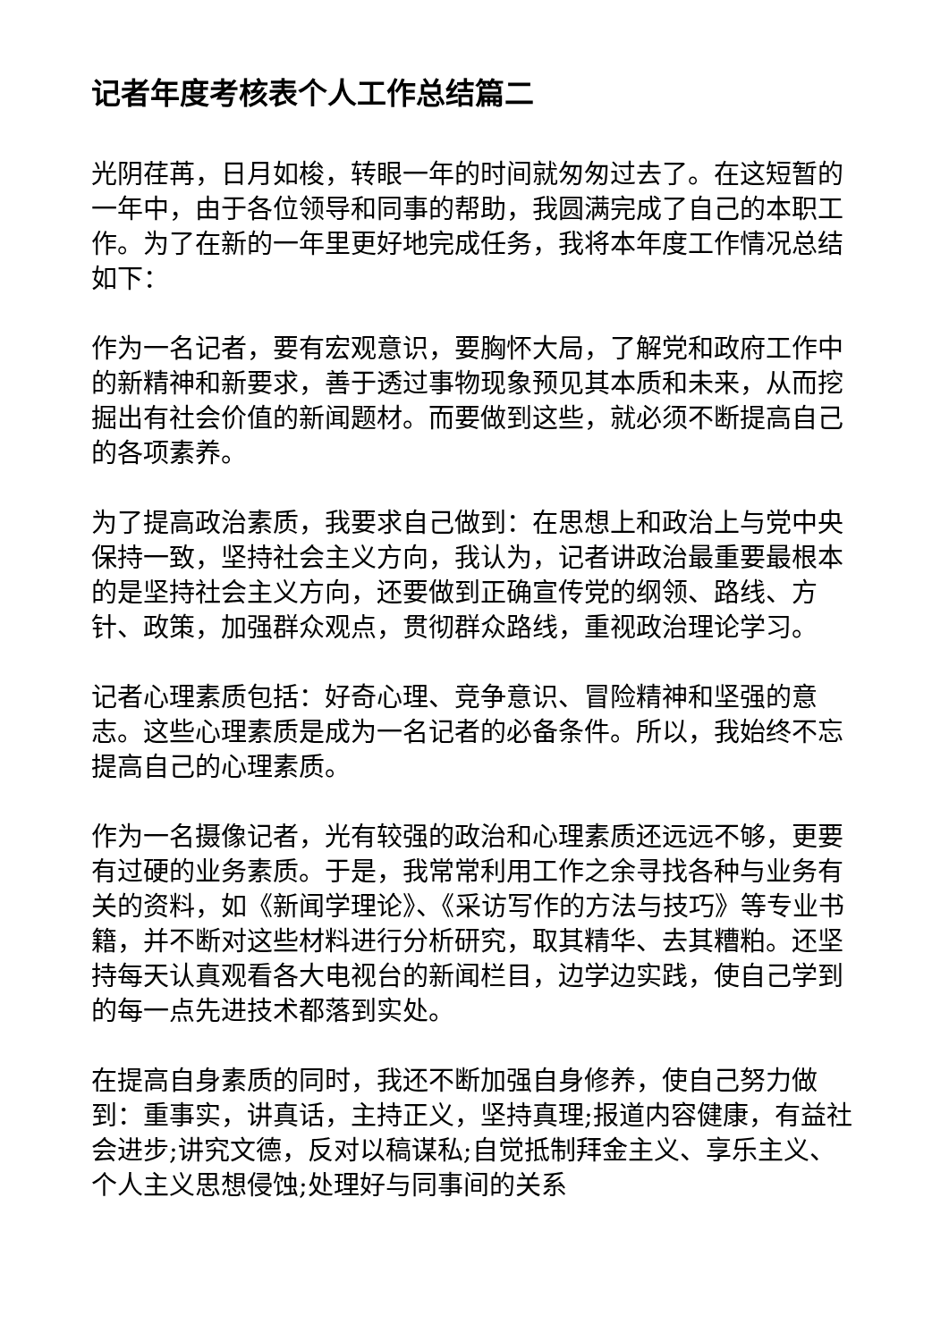记者年度考核表个人工作总结篇二
光阴荏苒，日月如梭，转眼一年的时间就匆匆过去了。在这短暂的一年中，由于各位领导和同事的帮助，我圆满完成了自己的本职工作。为了在新的一年里更好地完成任务，我将本年度工作情况总结如下：
作为一名记者，要有宏观意识，要胸怀大局，了解党和政府工作中的新精神和新要求，善于透过事物现象预见其本质和未来，从而挖掘出有社会价值的新闻题材。而要做到这些，就必须不断提高自己的各项素养。
为了提高政治素质，我要求自己做到：在思想上和政治上与党中央保持一致，坚持社会主义方向，我认为，记者讲政治最重要最根本的是坚持社会主义方向，还要做到正确宣传党的纲领、路线、方针、政策，加强群众观点，贯彻群众路线，重视政治理论学习。
记者心理素质包括：好奇心理、竞争意识、冒险精神和坚强的意志。这些心理素质是成为一名记者的必备条件。所以，我始终不忘提高自己的心理素质。
作为一名摄像记者，光有较强的政治和心理素质还远远不够，更要有过硬的业务素质。于是，我常常利用工作之余寻找各种与业务有关的资料，如《新闻学理论》、《采访写作的方法与技巧》等专业书籍，并不断对这些材料进行分析研究，取其精华、去其糟粕。还坚持每天认真观看各大电视台的新闻栏目，边学边实践，使自己学到的每一点先进技术都落到实处。
在提高自身素质的同时，我还不断加强自身修养，使自己努力做到：重事实，讲真话，主持正义，坚持真理;报道内容健康，有益社会进步;讲究文德，反对以稿谋私;自觉抵制拜金主义、享乐主义、个人主义思想侵蚀;处理好与同事间的关系